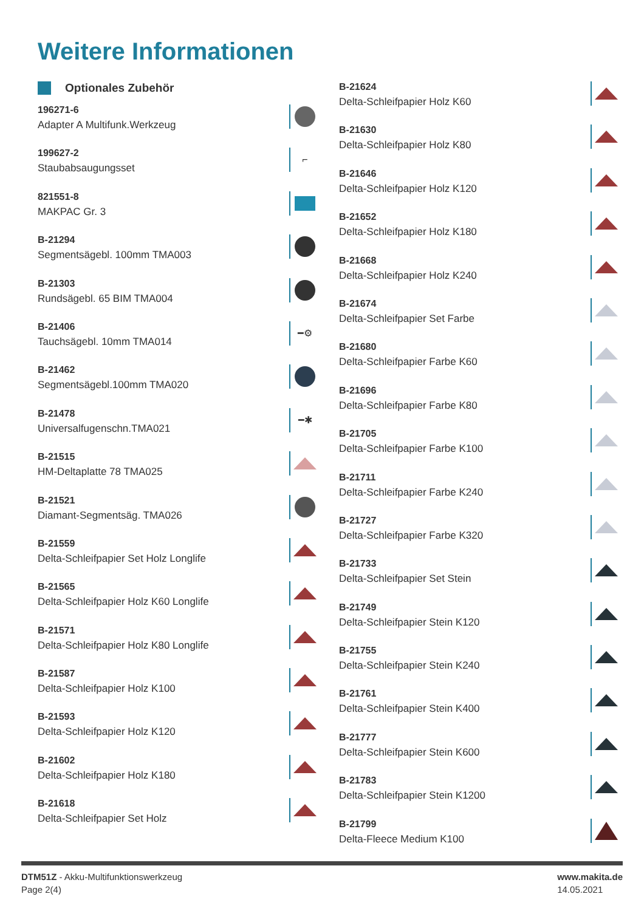Weitere Informationen
Optionales Zubehör
196271-6
Adapter A Multifunk.Werkzeug
199627-2
Staubabsaugungsset
⌐
821551-8
MAKPAC Gr. 3
B-21294
Segmentsägebl. 100mm TMA003
B-21303
Rundsägebl. 65 BIM TMA004
B-21406
Tauchsägebl. 10mm TMA014
━⚙
B-21462
Segmentsägebl.100mm TMA020
B-21478
Universalfugenschn.TMA021
━✱
B-21515
HM-Deltaplatte 78 TMA025
B-21521
Diamant-Segmentsäg. TMA026
B-21559
Delta-Schleifpapier Set Holz Longlife
B-21565
Delta-Schleifpapier Holz K60 Longlife
B-21571
Delta-Schleifpapier Holz K80 Longlife
B-21587
Delta-Schleifpapier Holz K100
B-21593
Delta-Schleifpapier Holz K120
B-21602
Delta-Schleifpapier Holz K180
B-21618
Delta-Schleifpapier Set Holz
B-21624
Delta-Schleifpapier Holz K60
B-21630
Delta-Schleifpapier Holz K80
B-21646
Delta-Schleifpapier Holz K120
B-21652
Delta-Schleifpapier Holz K180
B-21668
Delta-Schleifpapier Holz K240
B-21674
Delta-Schleifpapier Set Farbe
B-21680
Delta-Schleifpapier Farbe K60
B-21696
Delta-Schleifpapier Farbe K80
B-21705
Delta-Schleifpapier Farbe K100
B-21711
Delta-Schleifpapier Farbe K240
B-21727
Delta-Schleifpapier Farbe K320
B-21733
Delta-Schleifpapier Set Stein
B-21749
Delta-Schleifpapier Stein K120
B-21755
Delta-Schleifpapier Stein K240
B-21761
Delta-Schleifpapier Stein K400
B-21777
Delta-Schleifpapier Stein K600
B-21783
Delta-Schleifpapier Stein K1200
B-21799
Delta-Fleece Medium K100
DTM51Z - Akku-Multifunktionswerkzeug
Page 2(4)
www.makita.de
14.05.2021